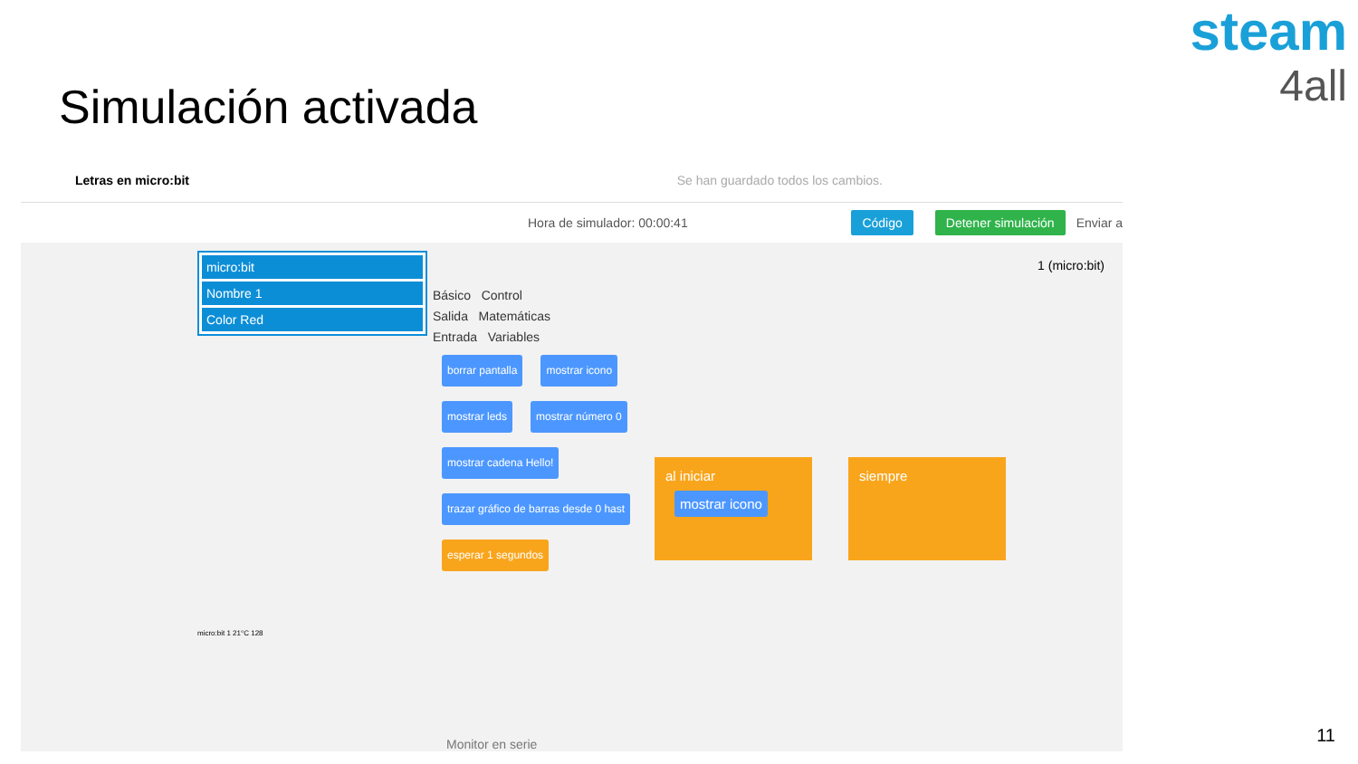Simulación activada
steam
4all
Letras en micro:bit Se han guardado todos los cambios.
Hora de simulador: 00:00:41 Código Detener simulación Enviar a
1 (micro:bit)
micro:bit
Nombre 1
Color Red
micro:bit 1 21°C 128
Básico Control
Salida Matemáticas
Entrada Variables
borrar pantalla mostrar icono mostrar leds mostrar número 0 mostrar cadena Hello! trazar gráfico de barras desde 0 hast esperar 1 segundos
al iniciar
mostrar icono
siempre
Monitor en serie
11